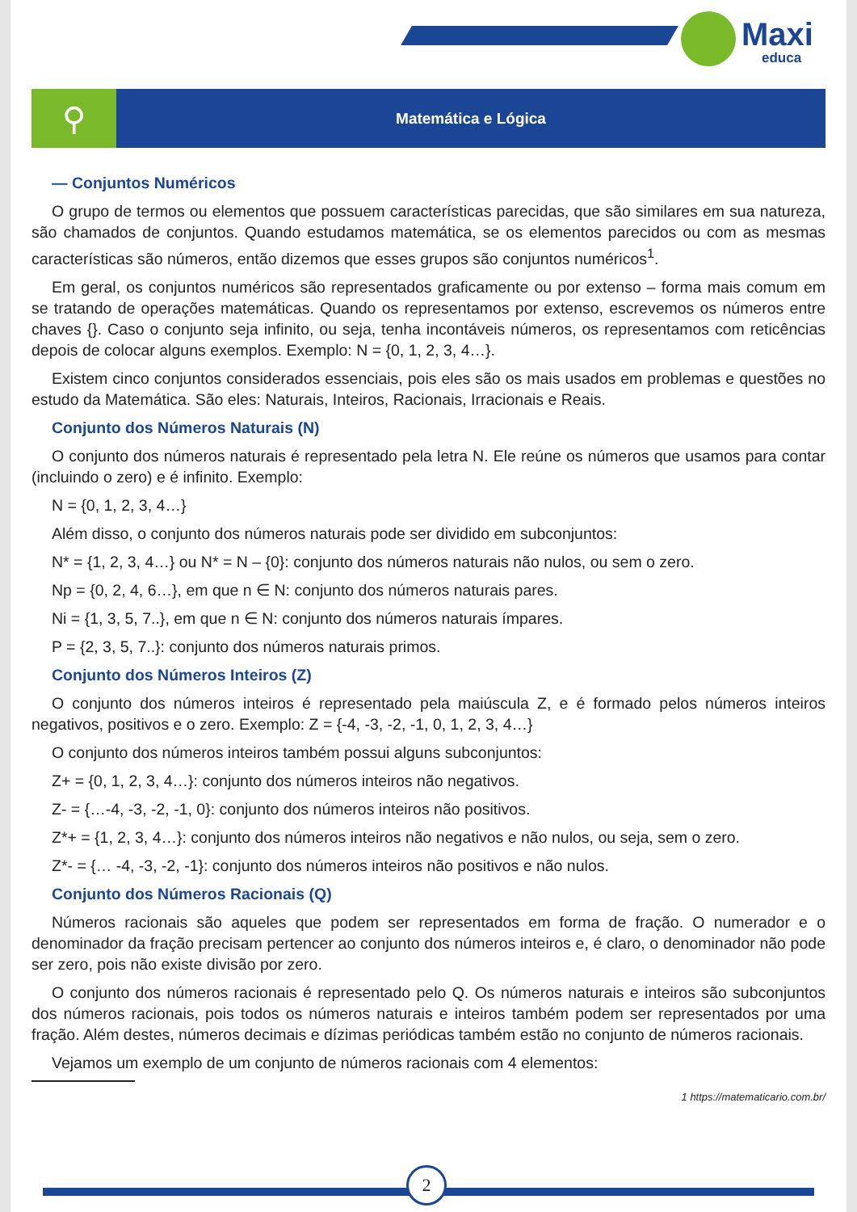Maxi
educa
⚲
Matemática e Lógica
— Conjuntos Numéricos
O grupo de termos ou elementos que possuem características parecidas, que são similares em sua natureza, são chamados de conjuntos. Quando estudamos matemática, se os elementos parecidos ou com as mesmas características são números, então dizemos que esses grupos são conjuntos numéricos<sup>1</sup>.
Em geral, os conjuntos numéricos são representados graficamente ou por extenso – forma mais comum em se tratando de operações matemáticas. Quando os representamos por extenso, escrevemos os números entre chaves {}. Caso o conjunto seja infinito, ou seja, tenha incontáveis números, os representamos com reticências depois de colocar alguns exemplos. Exemplo: N = {0, 1, 2, 3, 4…}.
Existem cinco conjuntos considerados essenciais, pois eles são os mais usados em problemas e questões no estudo da Matemática. São eles: Naturais, Inteiros, Racionais, Irracionais e Reais.
Conjunto dos Números Naturais (N)
O conjunto dos números naturais é representado pela letra N. Ele reúne os números que usamos para contar (incluindo o zero) e é infinito. Exemplo:
N = {0, 1, 2, 3, 4…}
Além disso, o conjunto dos números naturais pode ser dividido em subconjuntos:
N* = {1, 2, 3, 4…} ou N* = N – {0}: conjunto dos números naturais não nulos, ou sem o zero.
Np = {0, 2, 4, 6…}, em que n ∈ N: conjunto dos números naturais pares.
Ni = {1, 3, 5, 7..}, em que n ∈ N: conjunto dos números naturais ímpares.
P = {2, 3, 5, 7..}: conjunto dos números naturais primos.
Conjunto dos Números Inteiros (Z)
O conjunto dos números inteiros é representado pela maiúscula Z, e é formado pelos números inteiros negativos, positivos e o zero. Exemplo: Z = {-4, -3, -2, -1, 0, 1, 2, 3, 4…}
O conjunto dos números inteiros também possui alguns subconjuntos:
Z+ = {0, 1, 2, 3, 4…}: conjunto dos números inteiros não negativos.
Z- = {…-4, -3, -2, -1, 0}: conjunto dos números inteiros não positivos.
Z*+ = {1, 2, 3, 4…}: conjunto dos números inteiros não negativos e não nulos, ou seja, sem o zero.
Z*- = {… -4, -3, -2, -1}: conjunto dos números inteiros não positivos e não nulos.
Conjunto dos Números Racionais (Q)
Números racionais são aqueles que podem ser representados em forma de fração. O numerador e o denominador da fração precisam pertencer ao conjunto dos números inteiros e, é claro, o denominador não pode ser zero, pois não existe divisão por zero.
O conjunto dos números racionais é representado pelo Q. Os números naturais e inteiros são subconjuntos dos números racionais, pois todos os números naturais e inteiros também podem ser representados por uma fração. Além destes, números decimais e dízimas periódicas também estão no conjunto de números racionais.
Vejamos um exemplo de um conjunto de números racionais com 4 elementos:
1 https://matematicario.com.br/
2